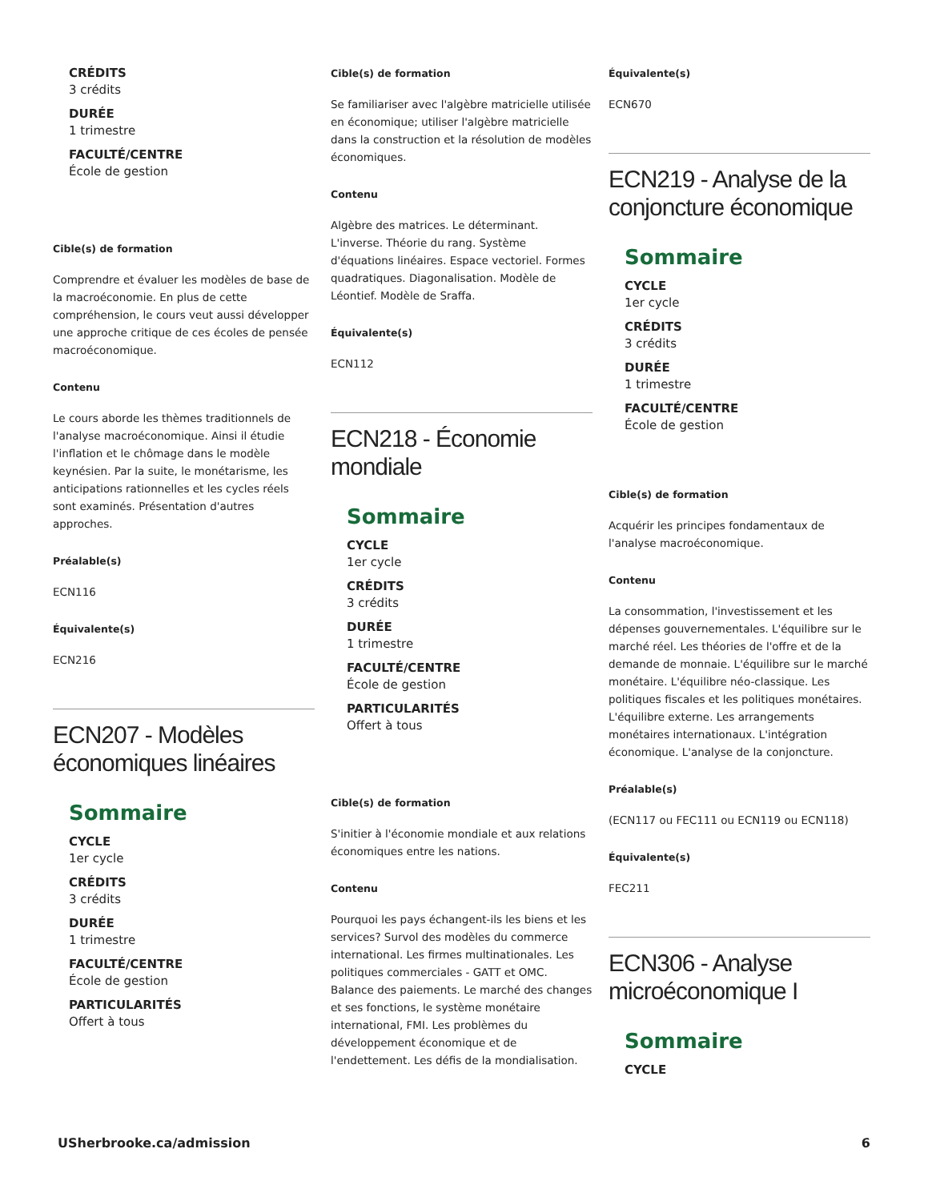CRÉDITS
3 crédits
DURÉE
1 trimestre
FACULTÉ/CENTRE
École de gestion
Cible(s) de formation
Comprendre et évaluer les modèles de base de la macroéconomie. En plus de cette compréhension, le cours veut aussi développer une approche critique de ces écoles de pensée macroéconomique.
Contenu
Le cours aborde les thèmes traditionnels de l'analyse macroéconomique. Ainsi il étudie l'inflation et le chômage dans le modèle keynésien. Par la suite, le monétarisme, les anticipations rationnelles et les cycles réels sont examinés. Présentation d'autres approches.
Préalable(s)
ECN116
Équivalente(s)
ECN216
ECN207 - Modèles économiques linéaires
Sommaire
CYCLE
1er cycle
CRÉDITS
3 crédits
DURÉE
1 trimestre
FACULTÉ/CENTRE
École de gestion
PARTICULARITÉS
Offert à tous
Cible(s) de formation
Se familiariser avec l'algèbre matricielle utilisée en économique; utiliser l'algèbre matricielle dans la construction et la résolution de modèles économiques.
Contenu
Algèbre des matrices. Le déterminant. L'inverse. Théorie du rang. Système d'équations linéaires. Espace vectoriel. Formes quadratiques. Diagonalisation. Modèle de Léontief. Modèle de Sraffa.
Équivalente(s)
ECN112
ECN218 - Économie mondiale
Sommaire
CYCLE
1er cycle
CRÉDITS
3 crédits
DURÉE
1 trimestre
FACULTÉ/CENTRE
École de gestion
PARTICULARITÉS
Offert à tous
Cible(s) de formation
S'initier à l'économie mondiale et aux relations économiques entre les nations.
Contenu
Pourquoi les pays échangent-ils les biens et les services? Survol des modèles du commerce international. Les firmes multinationales. Les politiques commerciales - GATT et OMC. Balance des paiements. Le marché des changes et ses fonctions, le système monétaire international, FMI. Les problèmes du développement économique et de l'endettement. Les défis de la mondialisation.
Équivalente(s)
ECN670
ECN219 - Analyse de la conjoncture économique
Sommaire
CYCLE
1er cycle
CRÉDITS
3 crédits
DURÉE
1 trimestre
FACULTÉ/CENTRE
École de gestion
Cible(s) de formation
Acquérir les principes fondamentaux de l'analyse macroéconomique.
Contenu
La consommation, l'investissement et les dépenses gouvernementales. L'équilibre sur le marché réel. Les théories de l'offre et de la demande de monnaie. L'équilibre sur le marché monétaire. L'équilibre néo-classique. Les politiques fiscales et les politiques monétaires. L'équilibre externe. Les arrangements monétaires internationaux. L'intégration économique. L'analyse de la conjoncture.
Préalable(s)
(ECN117 ou FEC111 ou ECN119 ou ECN118)
Équivalente(s)
FEC211
ECN306 - Analyse microéconomique I
Sommaire
CYCLE
USherbrooke.ca/admission 6